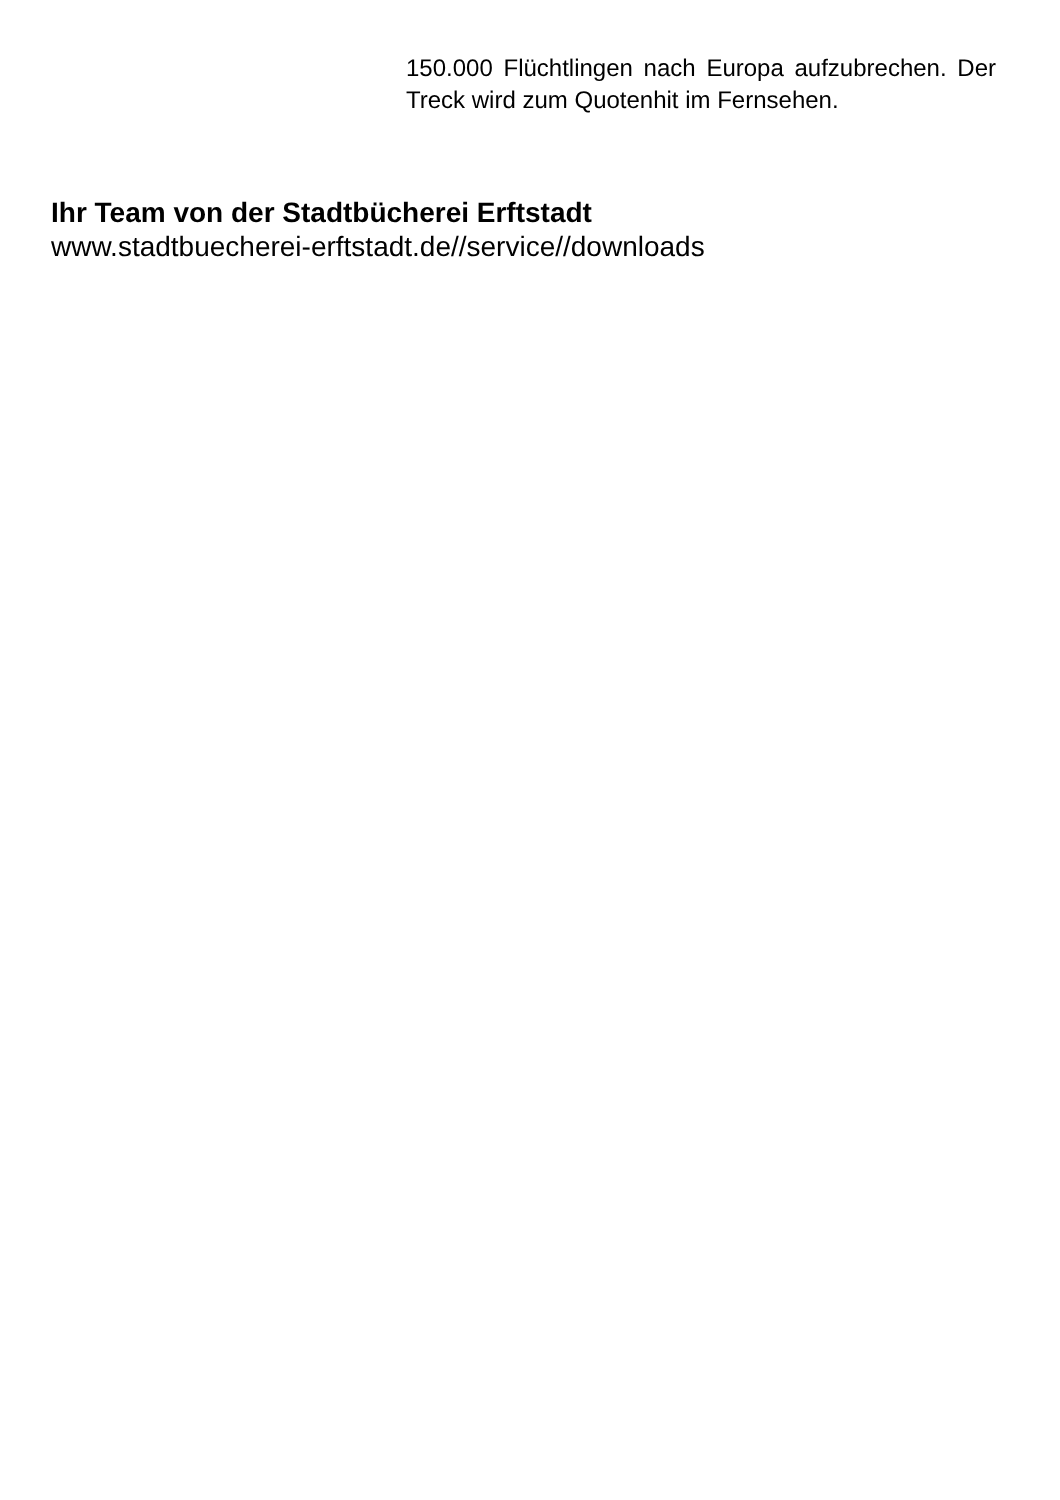150.000 Flüchtlingen nach Europa aufzubrechen. Der Treck wird zum Quotenhit im Fernsehen.
Ihr Team von der Stadtbücherei Erftstadt
www.stadtbuecherei-erftstadt.de//service//downloads